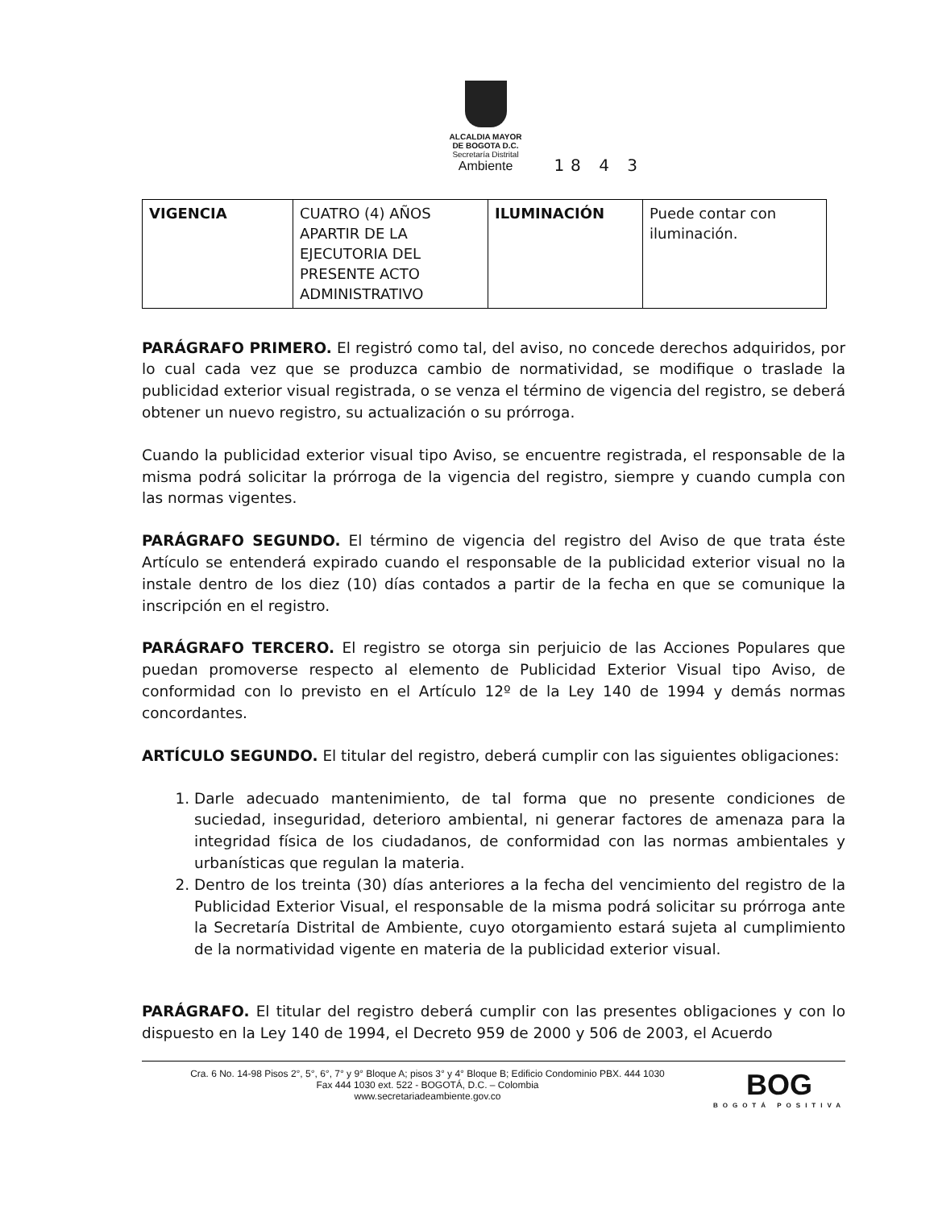ALCALDIA MAYOR
DE BOGOTA D.C.
Secretaría Distrital
Ambiente
18 4 3
| VIGENCIA | CUATRO (4) AÑOS APARTIR DE LA EJECUTORIA DEL PRESENTE ACTO ADMINISTRATIVO | ILUMINACIÓN | Puede contar con iluminación. |
PARÁGRAFO PRIMERO. El registró como tal, del aviso, no concede derechos adquiridos, por lo cual cada vez que se produzca cambio de normatividad, se modifique o traslade la publicidad exterior visual registrada, o se venza el término de vigencia del registro, se deberá obtener un nuevo registro, su actualización o su prórroga.
Cuando la publicidad exterior visual tipo Aviso, se encuentre registrada, el responsable de la misma podrá solicitar la prórroga de la vigencia del registro, siempre y cuando cumpla con las normas vigentes.
PARÁGRAFO SEGUNDO. El término de vigencia del registro del Aviso de que trata éste Artículo se entenderá expirado cuando el responsable de la publicidad exterior visual no la instale dentro de los diez (10) días contados a partir de la fecha en que se comunique la inscripción en el registro.
PARÁGRAFO TERCERO. El registro se otorga sin perjuicio de las Acciones Populares que puedan promoverse respecto al elemento de Publicidad Exterior Visual tipo Aviso, de conformidad con lo previsto en el Artículo 12º de la Ley 140 de 1994 y demás normas concordantes.
ARTÍCULO SEGUNDO. El titular del registro, deberá cumplir con las siguientes obligaciones:
1. Darle adecuado mantenimiento, de tal forma que no presente condiciones de suciedad, inseguridad, deterioro ambiental, ni generar factores de amenaza para la integridad física de los ciudadanos, de conformidad con las normas ambientales y urbanísticas que regulan la materia.
2. Dentro de los treinta (30) días anteriores a la fecha del vencimiento del registro de la Publicidad Exterior Visual, el responsable de la misma podrá solicitar su prórroga ante la Secretaría Distrital de Ambiente, cuyo otorgamiento estará sujeta al cumplimiento de la normatividad vigente en materia de la publicidad exterior visual.
PARÁGRAFO. El titular del registro deberá cumplir con las presentes obligaciones y con lo dispuesto en la Ley 140 de 1994, el Decreto 959 de 2000 y 506 de 2003, el Acuerdo
Cra. 6 No. 14-98 Pisos 2°, 5°, 6°, 7° y 9° Bloque A; pisos 3° y 4° Bloque B; Edificio Condominio PBX. 444 1030
Fax 444 1030 ext. 522 - BOGOTÁ, D.C. – Colombia
www.secretariadeambiente.gov.co
BOG
BOGOTÁ POSITIVA